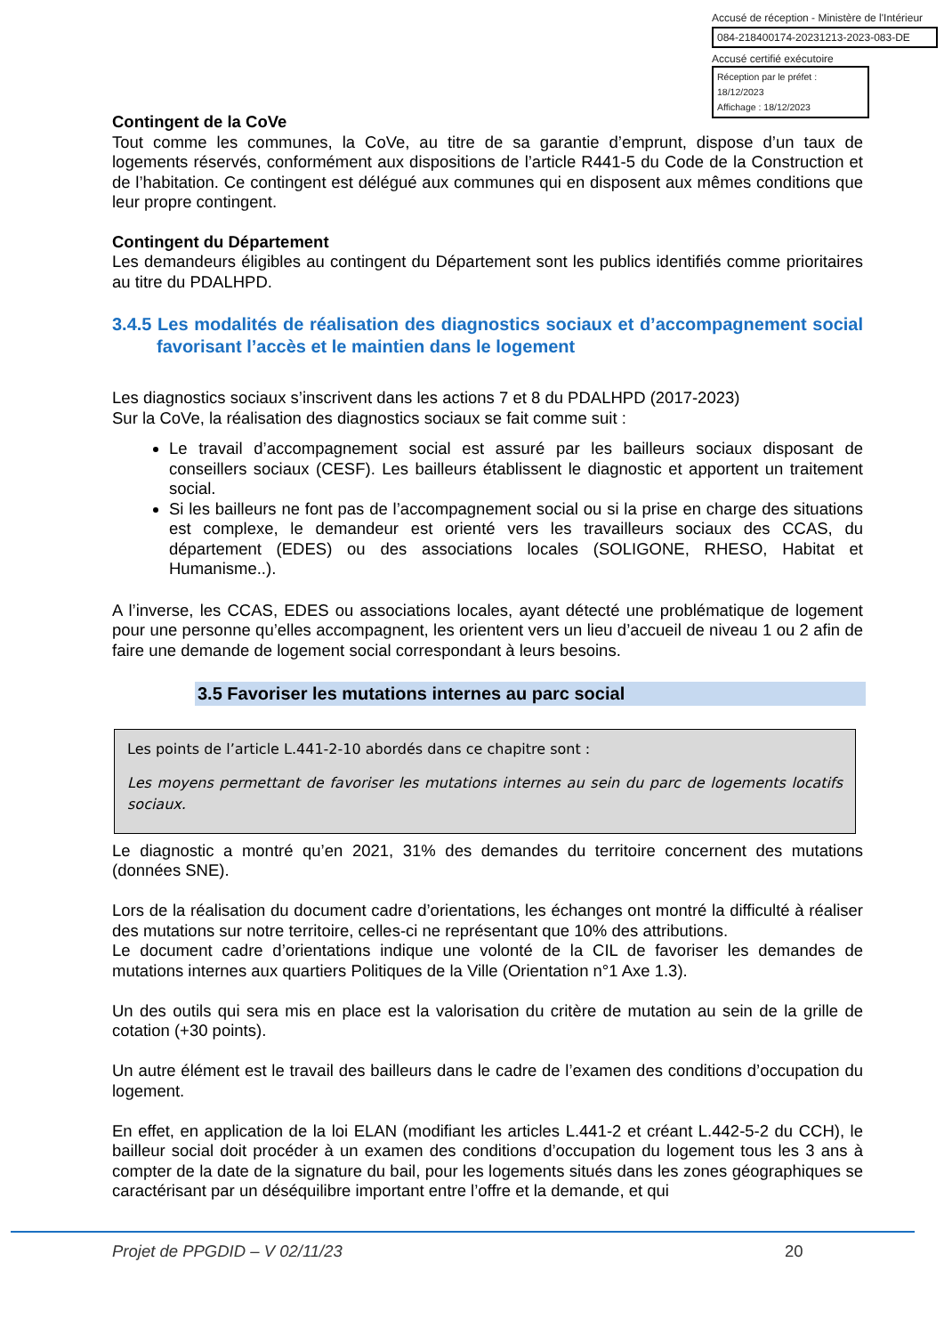Accusé de réception - Ministère de l'Intérieur
084-218400174-20231213-2023-083-DE
Accusé certifié exécutoire
Réception par le préfet : 18/12/2023
Affichage : 18/12/2023
Contingent de la CoVe
Tout comme les communes, la CoVe, au titre de sa garantie d’emprunt, dispose d’un taux de logements réservés, conformément aux dispositions de l’article R441-5 du Code de la Construction et de l’habitation. Ce contingent est délégué aux communes qui en disposent aux mêmes conditions que leur propre contingent.
Contingent du Département
Les demandeurs éligibles au contingent du Département sont les publics identifiés comme prioritaires au titre du PDALHPD.
3.4.5 Les modalités de réalisation des diagnostics sociaux et d’accompagnement social favorisant l’accès et le maintien dans le logement
Les diagnostics sociaux s’inscrivent dans les actions 7 et 8 du PDALHPD (2017-2023)
Sur la CoVe, la réalisation des diagnostics sociaux se fait comme suit :
Le travail d’accompagnement social est assuré par les bailleurs sociaux disposant de conseillers sociaux (CESF). Les bailleurs établissent le diagnostic et apportent un traitement social.
Si les bailleurs ne font pas de l’accompagnement social ou si la prise en charge des situations est complexe, le demandeur est orienté vers les travailleurs sociaux des CCAS, du département (EDES) ou des associations locales (SOLIGONE, RHESO, Habitat et Humanisme..).
A l’inverse, les CCAS, EDES ou associations locales, ayant détecté une problématique de logement pour une personne qu’elles accompagnent, les orientent vers un lieu d’accueil de niveau 1 ou 2 afin de faire une demande de logement social correspondant à leurs besoins.
3.5 Favoriser les mutations internes au parc social
Les points de l’article L.441-2-10 abordés dans ce chapitre sont :
Les moyens permettant de favoriser les mutations internes au sein du parc de logements locatifs sociaux.
Le diagnostic a montré qu’en 2021, 31% des demandes du territoire concernent des mutations (données SNE).
Lors de la réalisation du document cadre d’orientations, les échanges ont montré la difficulté à réaliser des mutations sur notre territoire, celles-ci ne représentant que 10% des attributions.
Le document cadre d’orientations indique une volonté de la CIL de favoriser les demandes de mutations internes aux quartiers Politiques de la Ville (Orientation n°1 Axe 1.3).
Un des outils qui sera mis en place est la valorisation du critère de mutation au sein de la grille de cotation (+30 points).
Un autre élément est le travail des bailleurs dans le cadre de l’examen des conditions d’occupation du logement.
En effet, en application de la loi ELAN (modifiant les articles L.441-2 et créant L.442-5-2 du CCH), le bailleur social doit procéder à un examen des conditions d’occupation du logement tous les 3 ans à compter de la date de la signature du bail, pour les logements situés dans les zones géographiques se caractérisant par un déséquilibre important entre l’offre et la demande, et qui
Projet de PPGDID – V 02/11/23 20